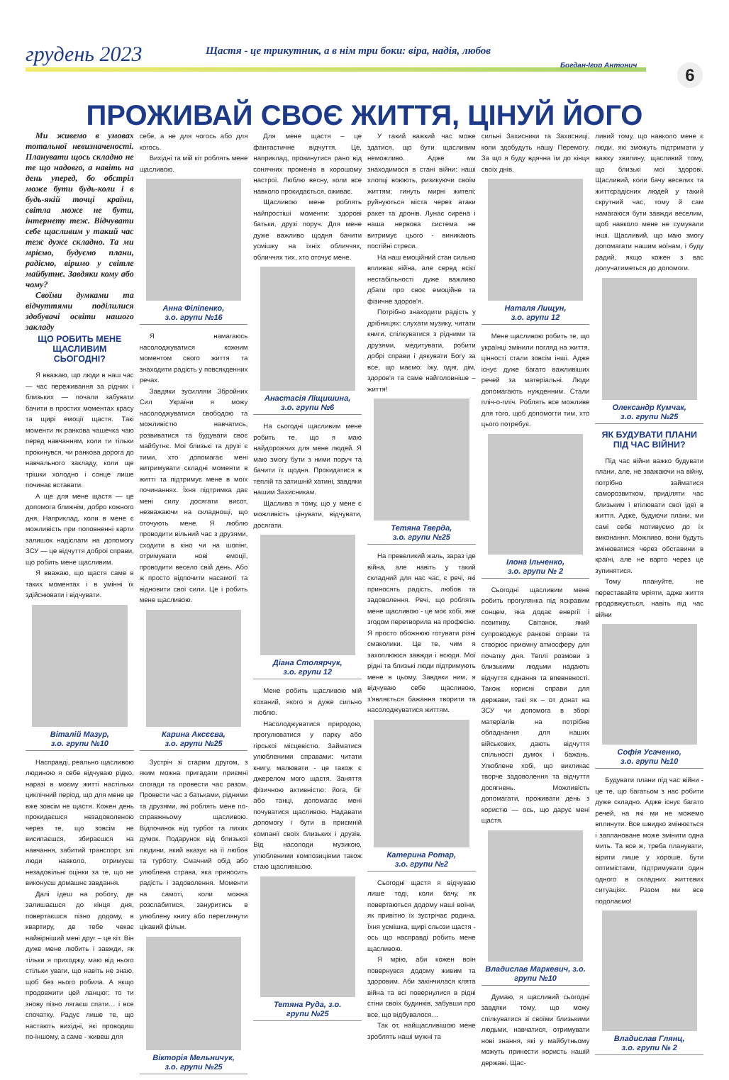грудень 2023
Щастя - це трикутник, а в нім три боки: віра, надія, любов
Богдан-Ігор Антонич 6
ПРОЖИВАЙ СВОЄ ЖИТТЯ, ЦІНУЙ ЙОГО
Ми живемо в умовах тотальної невизначеності. Планувати щось складно не те що надовго, а навіть на день уперед, бо обстріл може бути будь-коли і в будь-якій точці країни, світла може не бути, інтернету теж. Відчувати себе щасливим у такий час теж дуже складно. Та ми мріємо, будуємо плани, радіємо, віримо у світле майбутнє. Завдяки кому або чому?
Своїми думками та відчуттями поділилися здобувачі освіти нашого закладу
ЩО РОБИТЬ МЕНЕ ЩАСЛИВИМ СЬОГОДНІ?
Я вважаю, що люди в наш час — час переживання за рідних і близьких — почали забувати бачити в простих моментах красу та щирі емоції щастя. Такі моменти як ранкова чашечка чаю перед навчанням, коли ти тільки прокинувся, чи ранкова дорога до навчального закладу, коли ще трішки холодно і сонце лише починає вставати.
А ще для мене щастя — це допомога ближнім, добро кожного дня. Наприклад, коли в мене є можливість при поповненні карти залишок надіслати на допомогу ЗСУ — це відчуття доброї справи, що робить мене щасливим.
Я вважаю, що щастя саме в таких моментах і в умінні їх здійснювати і відчувати.
Віталій Мазур,
з.о. групи №10
Насправді, реально щасливою людиною я себе відчуваю рідко, наразі в моєму житті настільки циклічний період, що для мене це вже зовсім не щастя. Кожен день прокидаєшся незадоволеною через те, що зовсім не висипаєшся, збираєшся на навчання, забитий транспорт, злі люди навколо, отримуєш незадовільні оцінки за те, що не виконуєш домашнє завдання.
Далі їдеш на роботу, де залишаєшся до кінця дня, повертаєшся пізно додому, в квартиру, де тебе чекає найвірніший мені друг – це кіт. Він дуже мене любить і завжди, як тільки я приходжу, маю від нього стільки уваги, що навіть не знаю, щоб без нього робила. А якщо продовжити цей ланцюг: то ти знову пізно лягаєш спати… і все спочатку. Радує лише те, що настають вихідні, які проводиш по-іншому, а саме - живеш для
себе, а не для чогось або для когось.
Вихідні та мій кіт роблять мене щасливою.
Анна Філіпенко,
з.о. групи №16
Я намагаюсь насолоджуватися кожним моментом свого життя та знаходити радість у повсякденних речах.
Завдяки зусиллям Збройних Сил України я можу насолоджуватися свободою та можливістю навчатись, розвиватися та будувати своє майбутнє. Мої близькі та друзі є тими, хто допомагає мені витримувати складні моменти в житті та підтримує мене в моїх починаннях. Їхня підтримка дає мені силу досягати висот, незважаючи на складнощі, що оточують мене. Я люблю проводити вільний час з друзями, сходити в кіно чи на шопінг, отримувати нові емоції, проводити весело свій день. Або ж просто відпочити насамоті та відновити свої сили. Це і робить мене щасливою.
Карина Аксєєва,
з.о. групи №25
Зустріч зі старим другом, з яким можна пригадати приємні спогади та провести час разом. Провести час з батьками, рідними та друзями, які роблять мене по-справжньому щасливою. Відпочинок від турбот та лихих думок. Подарунок від близької людини, який вказує на її любов та турботу. Смачний обід або улюблена страва, яка приносить радість і задоволення. Моменти на самоті, коли можна розслабитися, зануритись в улюблену книгу або переглянути цікавий фільм.
Вікторія Мельничук,
з.о. групи №25
Для мене щастя – це фантастичне відчуття. Це, наприклад, прокинутися рано від сонячних променів в хорошому настрої. Люблю весну, коли все навколо прокидається, оживає.
Щасливою мене роблять найпростіші моменти: здорові батьки, друзі поруч. Для мене дуже важливо щодня бачити усмішку на їхніх обличчях, обличчях тих, хто оточує мене.
Анастасія Ліщишина,
з.о. групи №6
На сьогодні щасливим мене робить те, що я маю найдорожчих для мене людей. Я маю змогу бути з ними поруч та бачити їх щодня. Прокидатися в теплій та затишній хатині, завдяки нашим Захисникам.
Щаслива я тому, що у мене є можливість цінувати, відчувати, досягати.
Діана Столярчук,
з.о. групи 12
Мене робить щасливою мій коханий, якого я дуже сильно люблю.
Насолоджуватися природою, прогулюватися у парку або гірськоі місцевістю. Займатися улюбленими справами: читати книгу, малювати - це також є джерелом мого щастя. Заняття фізичною активністю: йога, біг або танці, допомагає мені почуватися щасливою. Надавати допомогу і бути в приємній компанії своїх близьких і друзів. Від насолоди музикою, улюбленими композиціями також стаю щасливішою.
Тетяна Руда, з.о.
групи №25
У такий важкий час може здатися, що бути щасливим неможливо. Адже ми знаходимося в стані війни: наші хлопці воюють, ризикуючи своїм життям; гинуть мирні жителі; руйнуються міста через атаки ракет та дронів. Лунає сирена і наша нервова система не витримує цього - виникають постійні стреси.
На наш емоційний стан сильно впливає війна, але серед всієї нестабільності дуже важливо дбати про своє емоційне та фізичне здоров'я.
Потрібно знаходити радість у дрібницях: слухати музику, читати книги, спілкуватися з рідними та друзями, медитувати, робити добрі справи і дякувати Богу за все, що маємо: їжу, одяг, дім, здоров'я та саме найголовніше – життя!
Тетяна Тверда,
з.о. групи №25
На превеликий жаль, зараз іде війна, але навіть у такий складний для нас час, є речі, які приносять радість, любов та задоволення. Речі, що роблять мене щасливою - це моє хобі, яке згодом перетворила на професію. Я просто обожнюю готувати різні смаколики. Це те, чим я захоплююся завжди і всюди. Мої рідні та близькі люди підтримують мене в цьому. Завдяки ним, я відчуваю себе щасливою, з'являється бажання творити та насолоджуватися життям.
Катерина Ротар,
з.о. групи №2
Сьогодні щастя я відчуваю лише тоді, коли бачу, як повертаються додому наші воїни, як привітно їх зустрічає родина. Їхня усмішка, щирі сльози щастя - ось що насправді робить мене щасливою.
Я мрію, аби кожен воїн повернувся додому живим та здоровим. Аби закінчилася клята війна та всі повернулися в рідні стіни своїх будинків, забувши про все, що відбувалося…
Так от, найщасливішою мене зроблять наші мужні та
сильні Захисники та Захисниці, коли здобудуть нашу Перемогу. За що я буду вдячна їм до кінця своїх днів.
Наталя Лищун,
з.о. групи 12
Мене щасливою робить те, що українці змінили погляд на життя, цінності стали зовсім інші. Адже існує дуже багато важливіших речей за матеріальні. Люди допомагають нужденним. Стали пліч-о-пліч. Роблять все можливе для того, щоб допомогти тим, хто цього потребує.
Ілона Ільченко,
з.о. групи № 2
Сьогодні щасливим мене робить прогулянка під яскравим сонцем, яка додає енергії і позитиву. Світанок, який супроводжує ранкові справи та створює приємну атмосферу для початку дня. Теплі розмови з близькими людьми надають відчуття єднання та впевненості. Також корисні справи для держави, такі як – от донат на ЗСУ чи допомога в зборі матеріалів на потрібне обладнання для наших військових, дають відчуття спільності думок і бажань. Улюблене хобі, що викликає творче задоволення та відчуття досягнень. Можливість допомагати, проживати день з користю — ось, що дарує мені щастя.
Владислав Маркевич, з.о. групи №10
Думаю, я щасливий сьогодні завдяки тому, що можу спілкуватися зі своїми близькими людьми, навчатися, отримувати нові знання, які у майбутньому можуть принести користь нашій державі. Щас-
ливий тому, що навколо мене є люди, які зможуть підтримати у важку хвилину, щасливий тому, що близькі мої здорові. Щасливий, коли бачу веселих та життєрадісних людей у такий скрутний час, тому й сам намагаюся бути завжди веселим, щоб навколо мене не сумували інші. Щасливий, що маю змогу допомагати нашим воїнам, і буду радий, якщо кожен з вас долучатиметься до допомоги.
Олександр Кумчак,
з.о. групи №25
ЯК БУДУВАТИ ПЛАНИ ПІД ЧАС ВІЙНИ?
Під час війни важко будувати плани, але, не зважаючи на війну, потрібно займатися саморозвитком, приділяти час близьким і втілювати свої ідеї в життя. Адже, будуючи плани, ми самі себе мотивуємо до їх виконання. Можливо, вони будуть змінюватися через обставини в країні, але не варто через це зупинятися.
Тому плануйте, не переставайте мріяти, адже життя продовжується, навіть під час війни
Софія Усаченко,
з.о. групи №10
Будувати плани під час війни - це те, що багатьом з нас робити дуже складно. Адже існує багато речей, на які ми не можемо вплинути. Все швидко змінюється і заплановане може змінити одна мить. Та все ж, треба планувати, вірити лише у хороше, бути оптимістами, підтримувати один одного в складних життєвих ситуаціях. Разом ми все подолаємо!
Владислав Глянц,
з.о. групи № 2